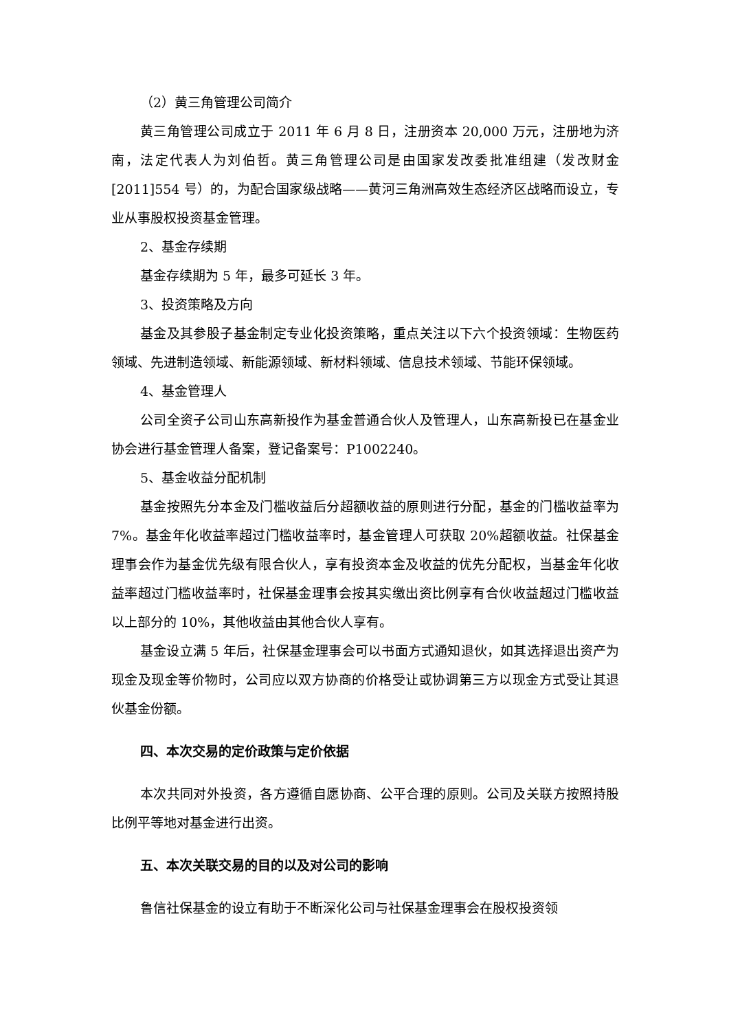（2）黄三角管理公司简介
黄三角管理公司成立于 2011 年 6 月 8 日，注册资本 20,000 万元，注册地为济南，法定代表人为刘伯哲。黄三角管理公司是由国家发改委批准组建（发改财金[2011]554 号）的，为配合国家级战略——黄河三角洲高效生态经济区战略而设立，专业从事股权投资基金管理。
2、基金存续期
基金存续期为 5 年，最多可延长 3 年。
3、投资策略及方向
基金及其参股子基金制定专业化投资策略，重点关注以下六个投资领域：生物医药领域、先进制造领域、新能源领域、新材料领域、信息技术领域、节能环保领域。
4、基金管理人
公司全资子公司山东高新投作为基金普通合伙人及管理人，山东高新投已在基金业协会进行基金管理人备案，登记备案号：P1002240。
5、基金收益分配机制
基金按照先分本金及门槛收益后分超额收益的原则进行分配，基金的门槛收益率为 7%。基金年化收益率超过门槛收益率时，基金管理人可获取 20%超额收益。社保基金理事会作为基金优先级有限合伙人，享有投资本金及收益的优先分配权，当基金年化收益率超过门槛收益率时，社保基金理事会按其实缴出资比例享有合伙收益超过门槛收益以上部分的 10%，其他收益由其他合伙人享有。
基金设立满 5 年后，社保基金理事会可以书面方式通知退伙，如其选择退出资产为现金及现金等价物时，公司应以双方协商的价格受让或协调第三方以现金方式受让其退伙基金份额。
四、本次交易的定价政策与定价依据
本次共同对外投资，各方遵循自愿协商、公平合理的原则。公司及关联方按照持股比例平等地对基金进行出资。
五、本次关联交易的目的以及对公司的影响
鲁信社保基金的设立有助于不断深化公司与社保基金理事会在股权投资领